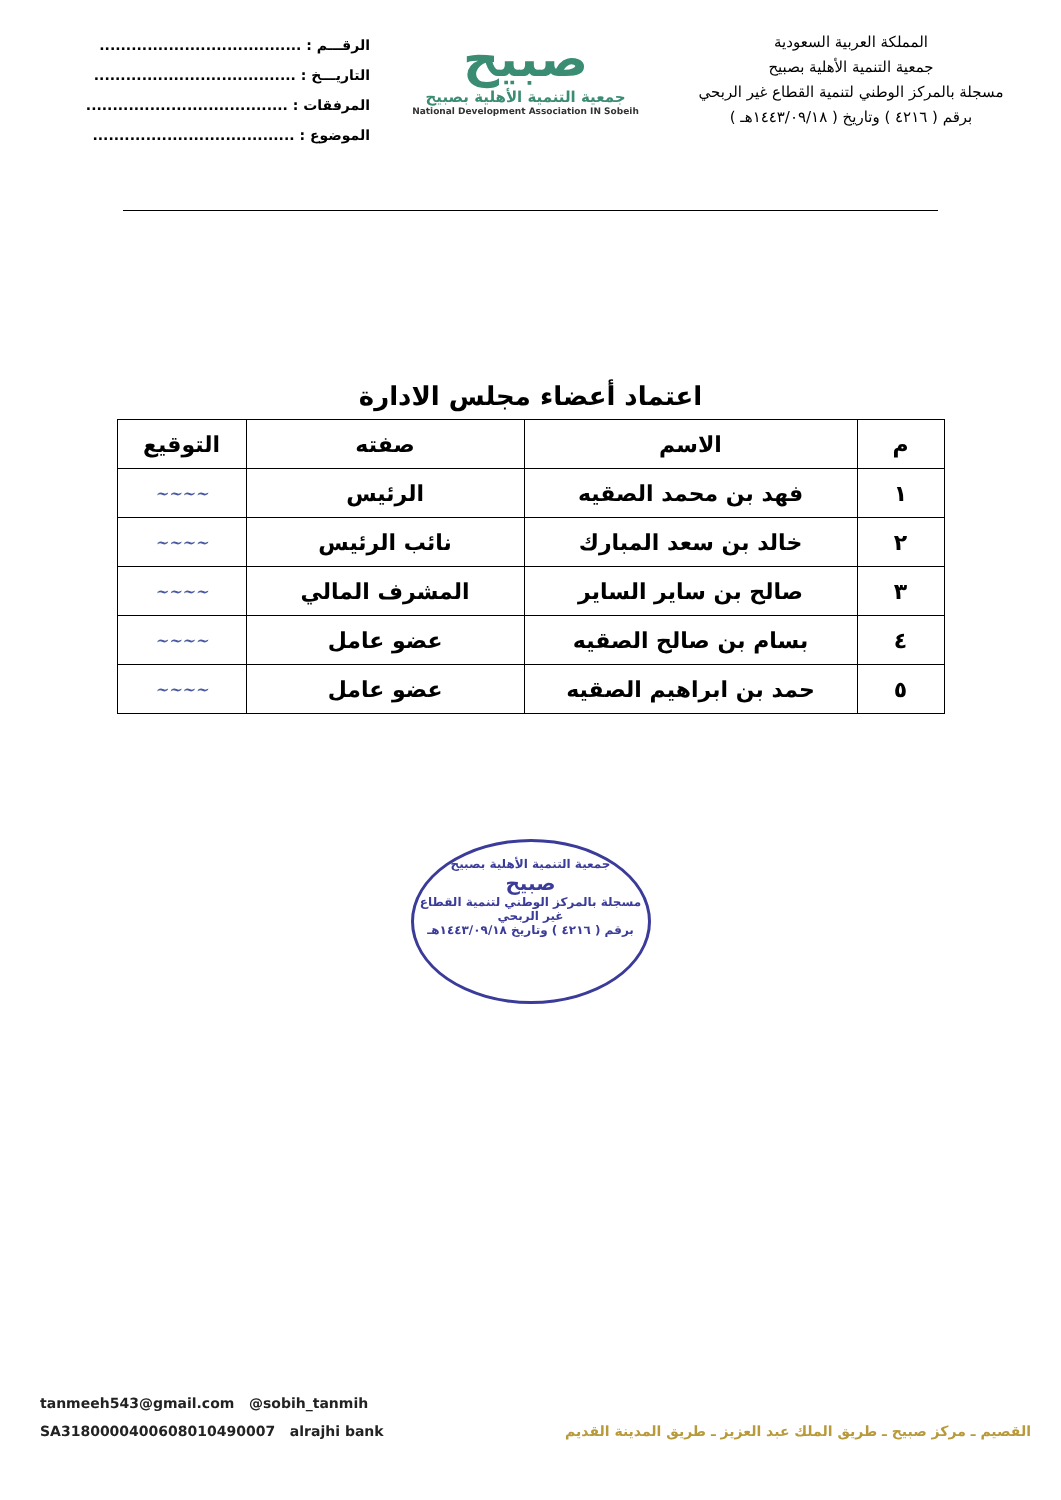المملكة العربية السعودية
جمعية التنمية الأهلية بصبيح
مسجلة بالمركز الوطني لتنمية القطاع غير الربحي
برقم ( ٤٢١٦ ) وتاريخ ( ١٤٤٣/٠٩/١٨هـ )
صبيح
جمعية التنمية الأهلية بصبيح
National Development Association IN Sobeih
الرقـــم : ......................................
التاريـــخ : ......................................
المرفقات : ......................................
الموضوع : ......................................
اعتماد أعضاء مجلس الادارة
| م | الاسم | صفته | التوقيع |
| --- | --- | --- | --- |
| ١ | فهد بن محمد الصقيه | الرئيس | ~~~~ |
| ٢ | خالد بن سعد المبارك | نائب الرئيس | ~~~~ |
| ٣ | صالح بن ساير الساير | المشرف المالي | ~~~~ |
| ٤ | بسام بن صالح الصقيه | عضو عامل | ~~~~ |
| ٥ | حمد بن ابراهيم الصقيه | عضو عامل | ~~~~ |
جمعية التنمية الأهلية بصبيح
صبيح
مسجلة بالمركز الوطني لتنمية القطاع غير الربحي
برقم ( ٤٢١٦ ) وتاريخ ١٤٤٣/٠٩/١٨هـ
tanmeeh543@gmail.com @sobih_tanmih
SA3180000400608010490007 alrajhi bank القصيم ـ مركز صبيح ـ طريق الملك عبد العزيز ـ طريق المدينة القديم